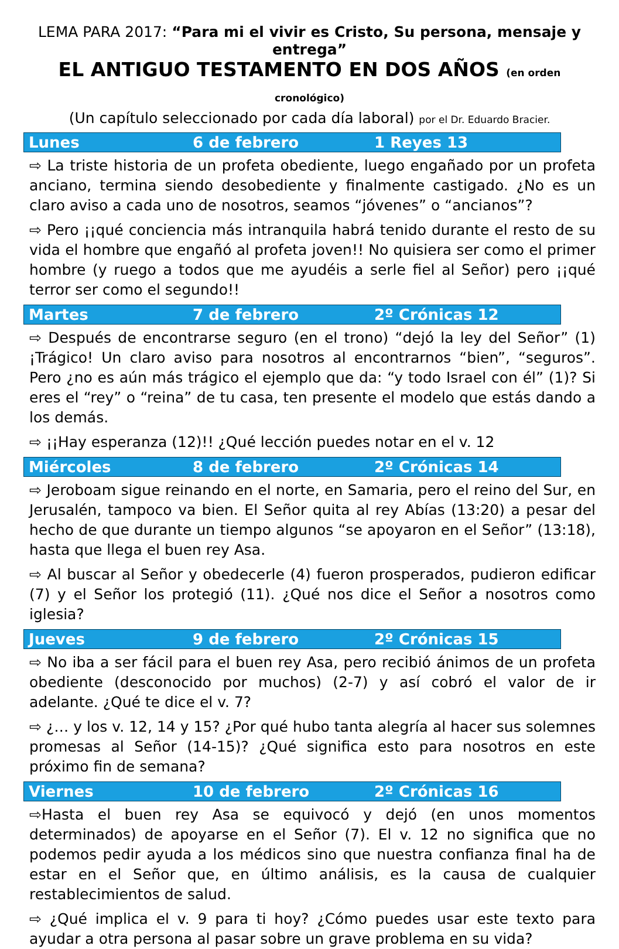LEMA PARA 2017: “Para mi el vivir es Cristo, Su persona, mensaje y entrega”
EL ANTIGUO TESTAMENTO EN DOS AÑOS (en orden cronológico)
(Un capítulo seleccionado por cada día laboral) por el Dr. Eduardo Bracier.
Lunes 6 de febrero 1 Reyes 13
⇨ La triste historia de un profeta obediente, luego engañado por un profeta anciano, termina siendo desobediente y finalmente castigado. ¿No es un claro aviso a cada uno de nosotros, seamos “jóvenes” o “ancianos”?
⇨ Pero ¡¡qué conciencia más intranquila habrá tenido durante el resto de su vida el hombre que engañó al profeta joven!! No quisiera ser como el primer hombre (y ruego a todos que me ayudéis a serle fiel al Señor) pero ¡¡qué terror ser como el segundo!!
Martes 7 de febrero 2º Crónicas 12
⇨ Después de encontrarse seguro (en el trono) “dejó la ley del Señor” (1) ¡Trágico! Un claro aviso para nosotros al encontrarnos “bien”, “seguros”. Pero ¿no es aún más trágico el ejemplo que da: “y todo Israel con él” (1)? Si eres el “rey” o “reina” de tu casa, ten presente el modelo que estás dando a los demás.
⇨ ¡¡Hay esperanza (12)!! ¿Qué lección puedes notar en el v. 12
Miércoles 8 de febrero 2º Crónicas 14
⇨ Jeroboam sigue reinando en el norte, en Samaria, pero el reino del Sur, en Jerusalén, tampoco va bien. El Señor quita al rey Abías (13:20) a pesar del hecho de que durante un tiempo algunos “se apoyaron en el Señor” (13:18), hasta que llega el buen rey Asa.
⇨ Al buscar al Señor y obedecerle (4) fueron prosperados, pudieron edificar (7) y el Señor los protegió (11). ¿Qué nos dice el Señor a nosotros como iglesia?
Jueves 9 de febrero 2º Crónicas 15
⇨ No iba a ser fácil para el buen rey Asa, pero recibió ánimos de un profeta obediente (desconocido por muchos) (2-7) y así cobró el valor de ir adelante. ¿Qué te dice el v. 7?
⇨ ¿… y los v. 12, 14 y 15? ¿Por qué hubo tanta alegría al hacer sus solemnes promesas al Señor (14-15)? ¿Qué significa esto para nosotros en este próximo fin de semana?
Viernes 10 de febrero 2º Crónicas 16
⇨Hasta el buen rey Asa se equivocó y dejó (en unos momentos determinados) de apoyarse en el Señor (7). El v. 12 no significa que no podemos pedir ayuda a los médicos sino que nuestra confianza final ha de estar en el Señor que, en último análisis, es la causa de cualquier restablecimientos de salud.
⇨ ¿Qué implica el v. 9 para ti hoy? ¿Cómo puedes usar este texto para ayudar a otra persona al pasar sobre un grave problema en su vida?